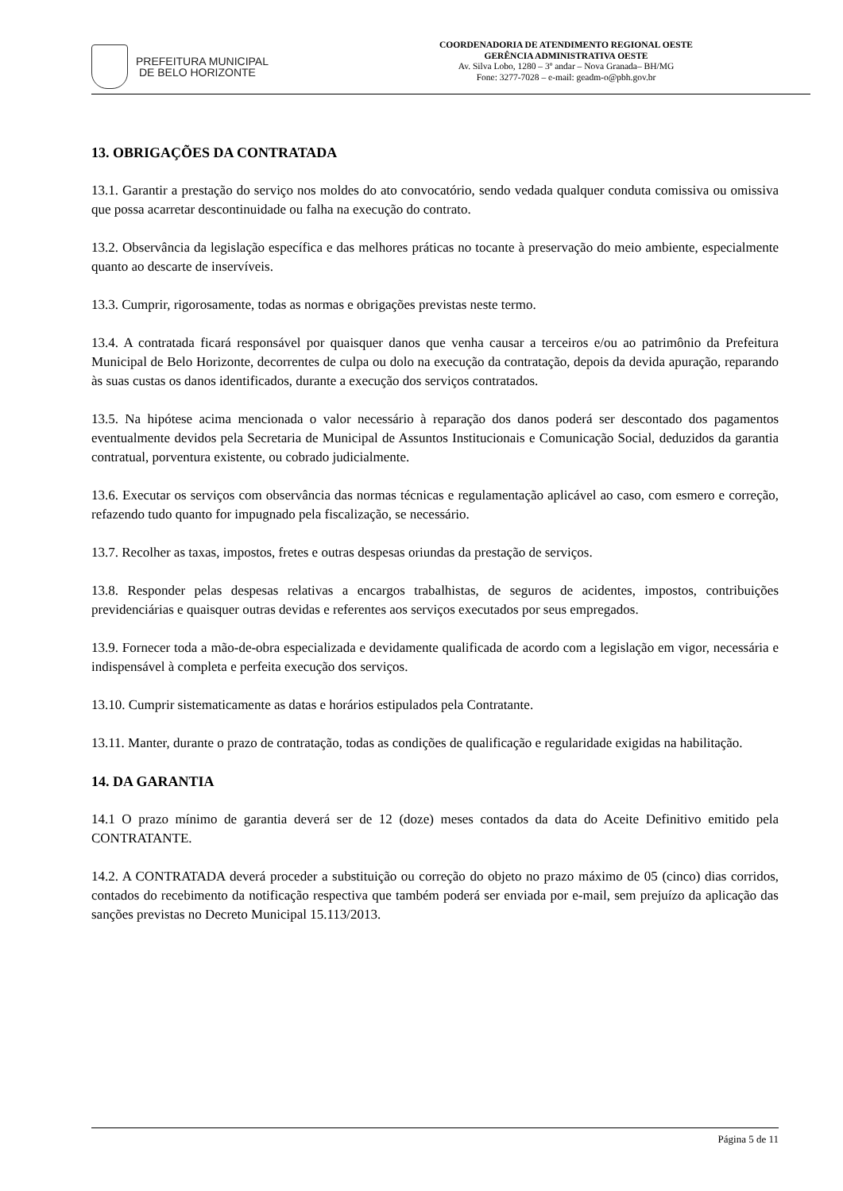PREFEITURA MUNICIPAL
DE BELO HORIZONTE
COORDENADORIA DE ATENDIMENTO REGIONAL OESTE
GERÊNCIA ADMINISTRATIVA OESTE
Av. Silva Lobo, 1280 – 3º andar – Nova Granada– BH/MG
Fone: 3277-7028 – e-mail: geadm-o@pbh.gov.br
13. OBRIGAÇÕES DA CONTRATADA
13.1. Garantir a prestação do serviço nos moldes do ato convocatório, sendo vedada qualquer conduta comissiva ou omissiva que possa acarretar descontinuidade ou falha na execução do contrato.
13.2. Observância da legislação específica e das melhores práticas no tocante à preservação do meio ambiente, especialmente quanto ao descarte de inservíveis.
13.3. Cumprir, rigorosamente, todas as normas e obrigações previstas neste termo.
13.4. A contratada ficará responsável por quaisquer danos que venha causar a terceiros e/ou ao patrimônio da Prefeitura Municipal de Belo Horizonte, decorrentes de culpa ou dolo na execução da contratação, depois da devida apuração, reparando às suas custas os danos identificados, durante a execução dos serviços contratados.
13.5. Na hipótese acima mencionada o valor necessário à reparação dos danos poderá ser descontado dos pagamentos eventualmente devidos pela Secretaria de Municipal de Assuntos Institucionais e Comunicação Social, deduzidos da garantia contratual, porventura existente, ou cobrado judicialmente.
13.6. Executar os serviços com observância das normas técnicas e regulamentação aplicável ao caso, com esmero e correção, refazendo tudo quanto for impugnado pela fiscalização, se necessário.
13.7. Recolher as taxas, impostos, fretes e outras despesas oriundas da prestação de serviços.
13.8. Responder pelas despesas relativas a encargos trabalhistas, de seguros de acidentes, impostos, contribuições previdenciárias e quaisquer outras devidas e referentes aos serviços executados por seus empregados.
13.9. Fornecer toda a mão-de-obra especializada e devidamente qualificada de acordo com a legislação em vigor, necessária e indispensável à completa e perfeita execução dos serviços.
13.10. Cumprir sistematicamente as datas e horários estipulados pela Contratante.
13.11. Manter, durante o prazo de contratação, todas as condições de qualificação e regularidade exigidas na habilitação.
14. DA GARANTIA
14.1 O prazo mínimo de garantia deverá ser de 12 (doze) meses contados da data do Aceite Definitivo emitido pela CONTRATANTE.
14.2. A CONTRATADA deverá proceder a substituição ou correção do objeto no prazo máximo de 05 (cinco) dias corridos, contados do recebimento da notificação respectiva que também poderá ser enviada por e-mail, sem prejuízo da aplicação das sanções previstas no Decreto Municipal 15.113/2013.
Página 5 de 11